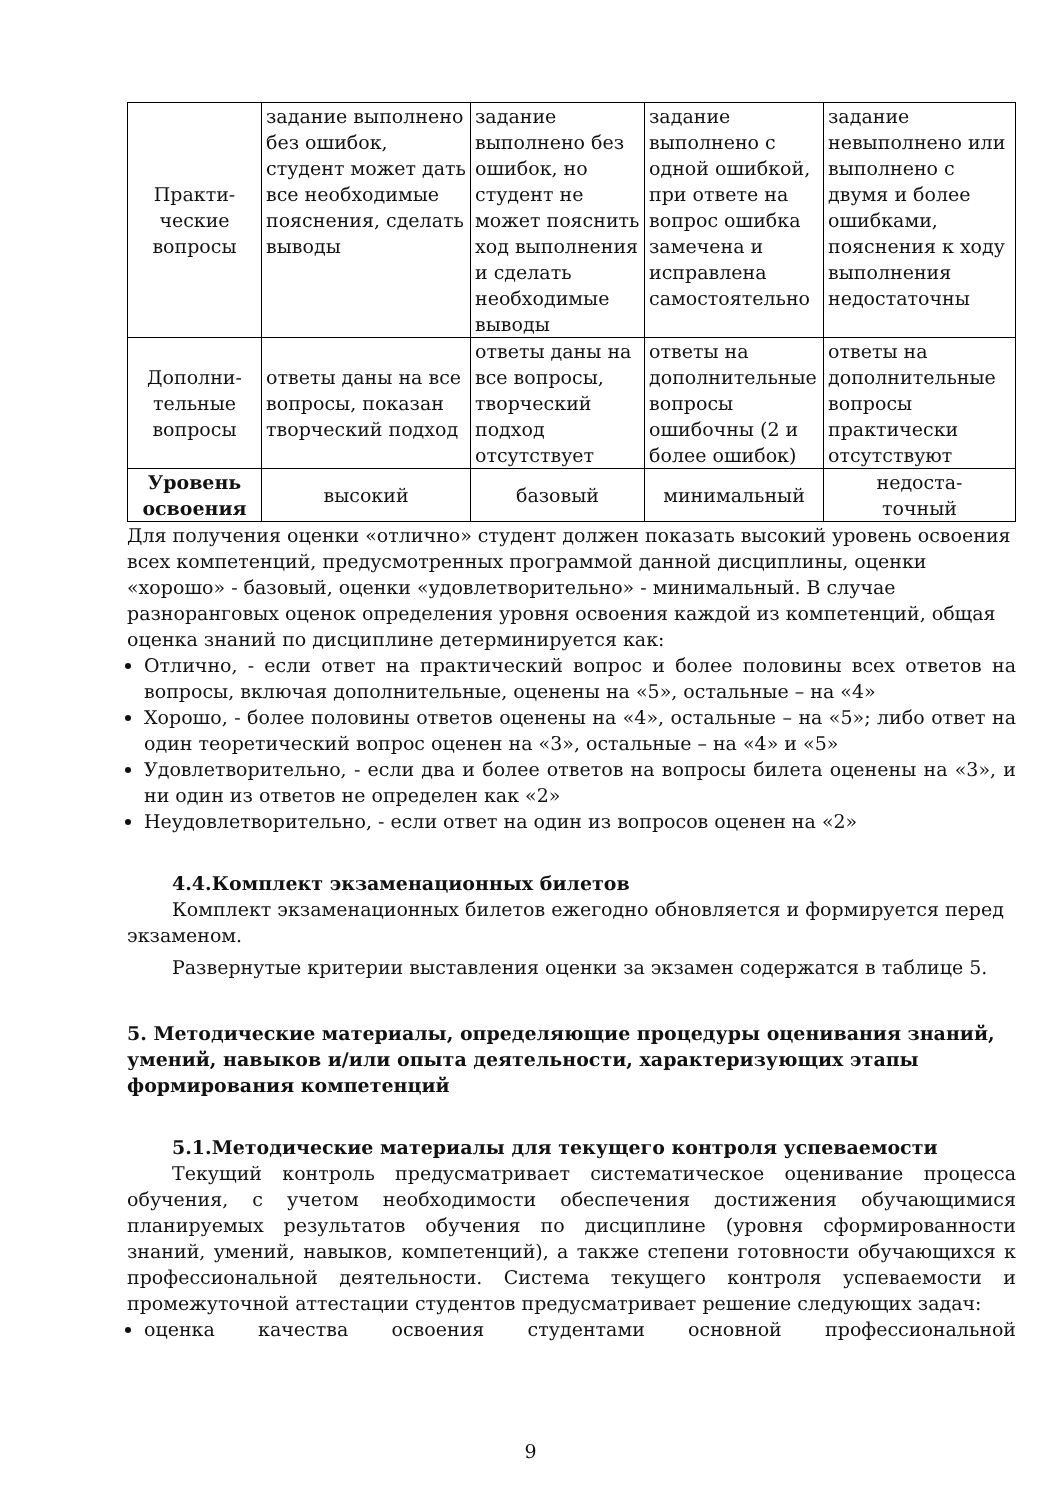| Практи- ческие вопросы | задание выполнено без ошибок, студент может дать все необходимые пояснения, сделать выводы | задание выполнено без ошибок, но студент не может пояснить ход выполнения и сделать необходимые выводы | задание выполнено с одной ошибкой, при ответе на вопрос ошибка замечена и исправлена самостоятельно | задание невыполнено или выполнено с двумя и более ошибками, пояснения к ходу выполнения недостаточны |
| Дополни- тельные вопросы | ответы даны на все вопросы, показан творческий подход | ответы даны на все вопросы, творческий подход отсутствует | ответы на дополнительные вопросы ошибочны (2 и более ошибок) | ответы на дополнительные вопросы практически отсутствуют |
| Уровень освоения | высокий | базовый | минимальный | недоста- точный |
Для получения оценки «отлично» студент должен показать высокий уровень освоения всех компетенций, предусмотренных программой данной дисциплины, оценки «хорошо» - базовый, оценки «удовлетворительно» - минимальный. В случае разноранговых оценок определения уровня освоения каждой из компетенций, общая оценка знаний по дисциплине детерминируется как:
Отлично, - если ответ на практический вопрос и более половины всех ответов на вопросы, включая дополнительные, оценены на «5», остальные – на «4»
Хорошо, - более половины ответов оценены на «4», остальные – на «5»; либо ответ на один теоретический вопрос оценен на «3», остальные – на «4» и «5»
Удовлетворительно, - если два и более ответов на вопросы билета оценены на «3», и ни один из ответов не определен как «2»
Неудовлетворительно, - если ответ на один из вопросов оценен на «2»
4.4.Комплект экзаменационных билетов
Комплект экзаменационных билетов ежегодно обновляется и формируется перед экзаменом.
Развернутые критерии выставления оценки за экзамен содержатся в таблице 5.
5. Методические материалы, определяющие процедуры оценивания знаний, умений, навыков и/или опыта деятельности, характеризующих этапы формирования компетенций
5.1.Методические материалы для текущего контроля успеваемости
Текущий контроль предусматривает систематическое оценивание процесса обучения, с учетом необходимости обеспечения достижения обучающимися планируемых результатов обучения по дисциплине (уровня сформированности знаний, умений, навыков, компетенций), а также степени готовности обучающихся к профессиональной деятельности. Система текущего контроля успеваемости и промежуточной аттестации студентов предусматривает решение следующих задач:
оценка качества освоения студентами основной профессиональной
9